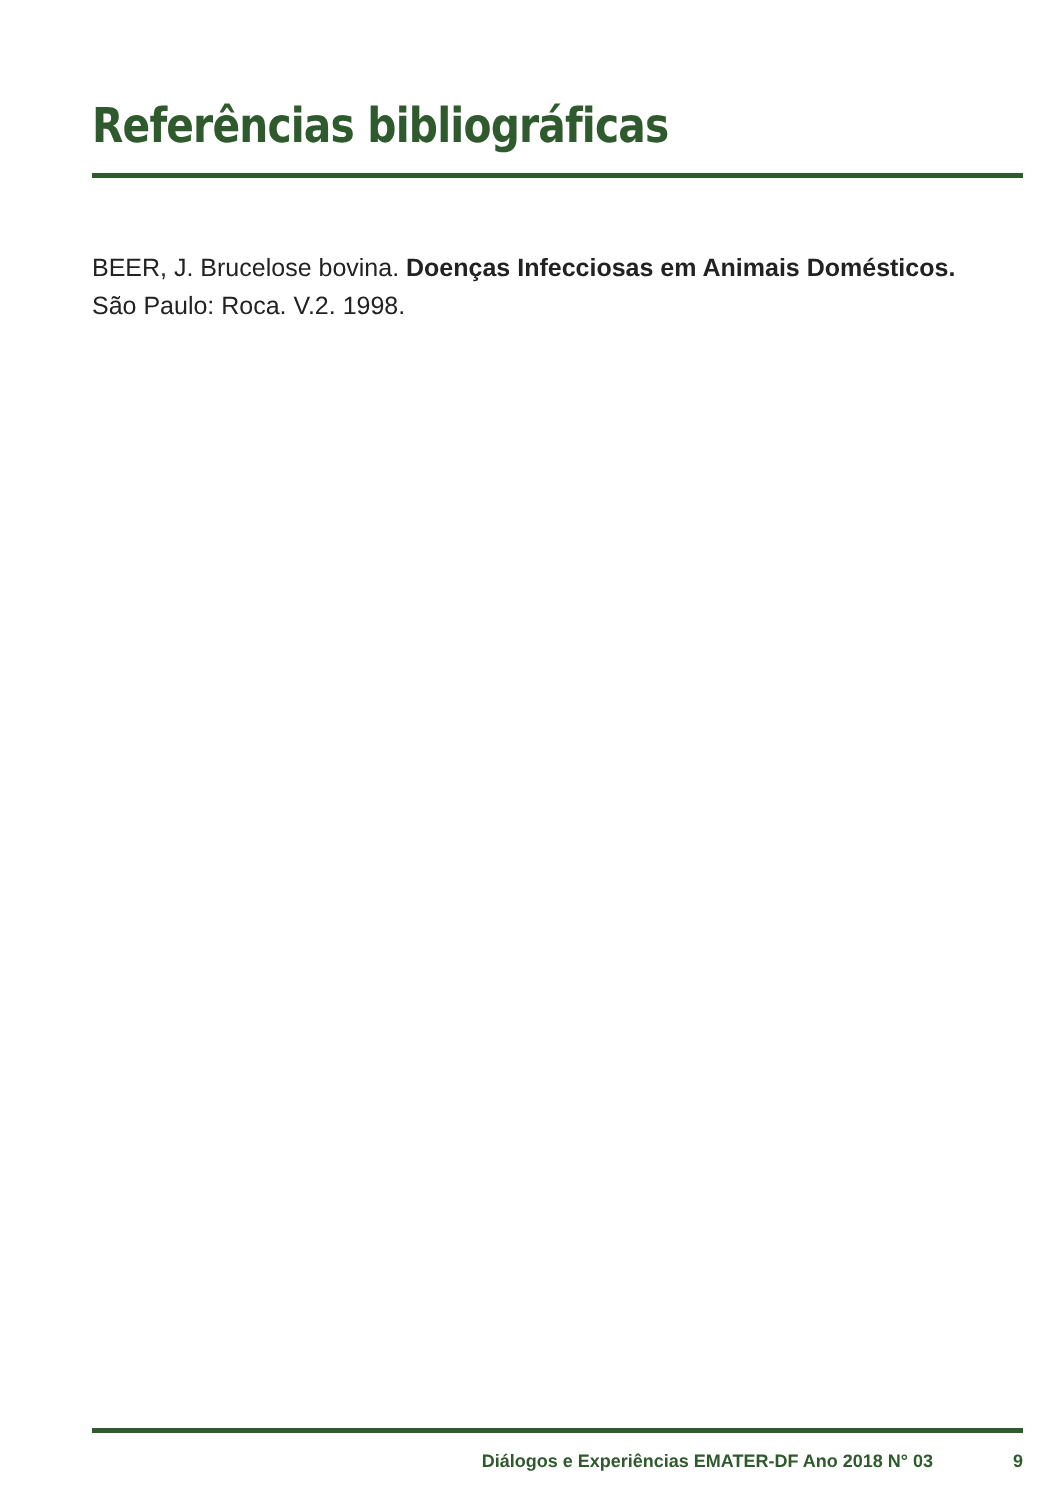Referências bibliográficas
BEER, J. Brucelose bovina. Doenças Infecciosas em Animais Domésticos.
São Paulo: Roca. V.2. 1998.
Diálogos e Experiências EMATER-DF Ano 2018 N° 03 9